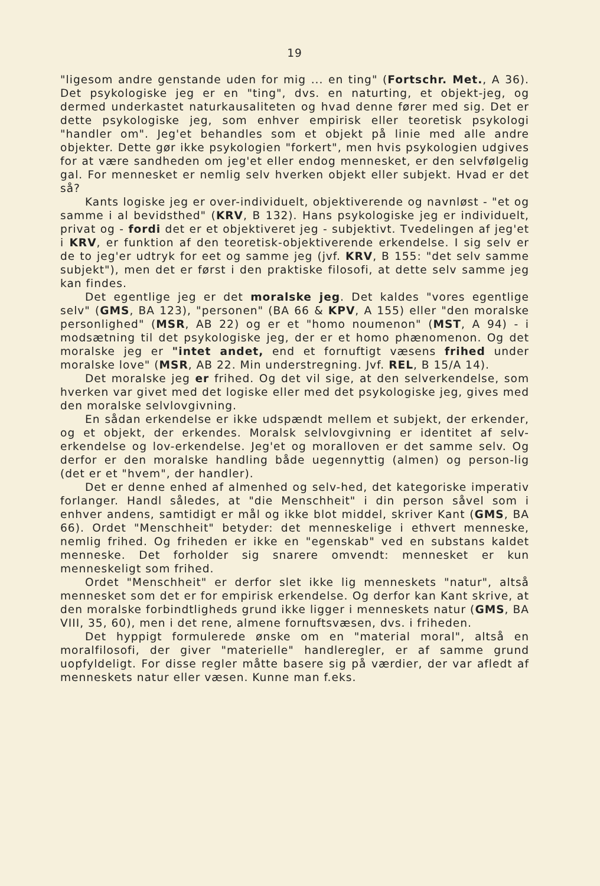19
"ligesom andre genstande uden for mig ... en ting" (Fortschr. Met., A 36). Det psykologiske jeg er en "ting", dvs. en naturting, et objekt-jeg, og dermed underkastet naturkausaliteten og hvad denne fører med sig. Det er dette psykologiske jeg, som enhver empirisk eller teoretisk psykologi "handler om". Jeg'et behandles som et objekt på linie med alle andre objekter. Dette gør ikke psykologien "forkert", men hvis psykologien udgives for at være sandheden om jeg'et eller endog mennesket, er den selvfølgelig gal. For mennesket er nemlig selv hverken objekt eller subjekt. Hvad er det så?
Kants logiske jeg er over-individuelt, objektiverende og navnløst - "et og samme i al bevidsthed" (KRV, B 132). Hans psykologiske jeg er individuelt, privat og - fordi det er et objektiveret jeg - subjektivt. Tvedelingen af jeg'et i KRV, er funktion af den teoretisk-objektiverende erkendelse. I sig selv er de to jeg'er udtryk for eet og samme jeg (jvf. KRV, B 155: "det selv samme subjekt"), men det er først i den praktiske filosofi, at dette selv samme jeg kan findes.
Det egentlige jeg er det moralske jeg. Det kaldes "vores egentlige selv" (GMS, BA 123), "personen" (BA 66 & KPV, A 155) eller "den moralske personlighed" (MSR, AB 22) og er et "homo noumenon" (MST, A 94) - i modsætning til det psykologiske jeg, der er et homo phænomenon. Og det moralske jeg er "intet andet, end et fornuftigt væsens frihed under moralske love" (MSR, AB 22. Min understregning. Jvf. REL, B 15/A 14).
Det moralske jeg er frihed. Og det vil sige, at den selverkendelse, som hverken var givet med det logiske eller med det psykologiske jeg, gives med den moralske selvlovgivning.
En sådan erkendelse er ikke udspændt mellem et subjekt, der erkender, og et objekt, der erkendes. Moralsk selvlovgivning er identitet af selv-erkendelse og lov-erkendelse. Jeg'et og moralloven er det samme selv. Og derfor er den moralske handling både uegennyttig (almen) og person-lig (det er et "hvem", der handler).
Det er denne enhed af almenhed og selv-hed, det kategoriske imperativ forlanger. Handl således, at "die Menschheit" i din person såvel som i enhver andens, samtidigt er mål og ikke blot middel, skriver Kant (GMS, BA 66). Ordet "Menschheit" betyder: det menneskelige i ethvert menneske, nemlig frihed. Og friheden er ikke en "egenskab" ved en substans kaldet menneske. Det forholder sig snarere omvendt: mennesket er kun menneskeligt som frihed.
Ordet "Menschheit" er derfor slet ikke lig menneskets "natur", altså mennesket som det er for empirisk erkendelse. Og derfor kan Kant skrive, at den moralske forbindtligheds grund ikke ligger i menneskets natur (GMS, BA VIII, 35, 60), men i det rene, almene fornuftsvæsen, dvs. i friheden.
Det hyppigt formulerede ønske om en "material moral", altså en moralfilosofi, der giver "materielle" handleregler, er af samme grund uopfyldeligt. For disse regler måtte basere sig på værdier, der var afledt af menneskets natur eller væsen. Kunne man f.eks.